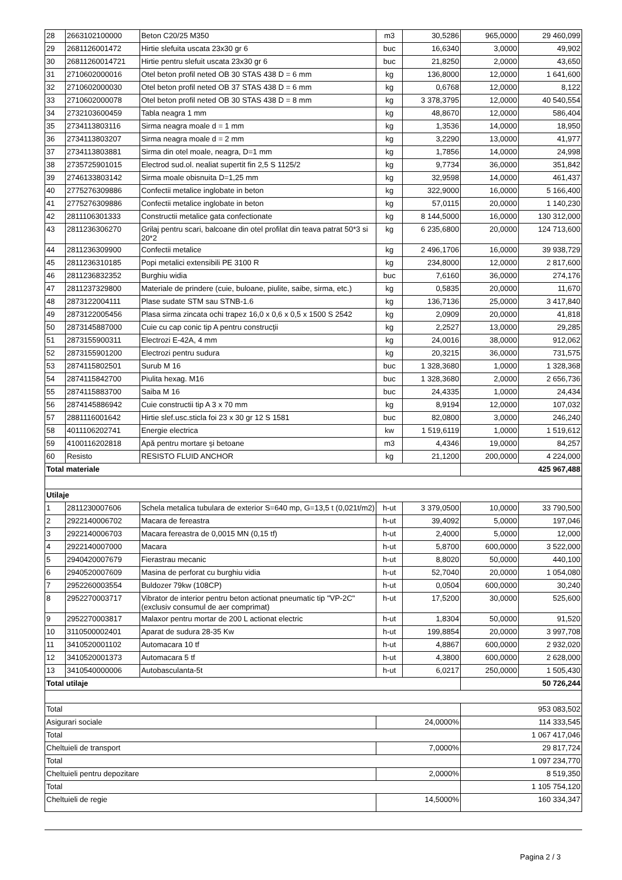| 28 | 2663102100000 | Beton C20/25 M350 | m3 | 30,5286 | 965,0000 | 29 460,099 |
| 29 | 2681126001472 | Hirtie slefuita uscata 23x30 gr 6 | buc | 16,6340 | 3,0000 | 49,902 |
| 30 | 26811260014721 | Hirtie pentru slefuit uscata 23x30 gr 6 | buc | 21,8250 | 2,0000 | 43,650 |
| 31 | 2710602000016 | Otel beton profil neted OB 30 STAS 438 D = 6 mm | kg | 136,8000 | 12,0000 | 1 641,600 |
| 32 | 2710602000030 | Otel beton profil neted OB 37 STAS 438 D = 6 mm | kg | 0,6768 | 12,0000 | 8,122 |
| 33 | 2710602000078 | Otel beton profil neted OB 30 STAS 438 D = 8 mm | kg | 3 378,3795 | 12,0000 | 40 540,554 |
| 34 | 2732103600459 | Tabla neagra 1 mm | kg | 48,8670 | 12,0000 | 586,404 |
| 35 | 2734113803116 | Sirma neagra moale d = 1 mm | kg | 1,3536 | 14,0000 | 18,950 |
| 36 | 2734113803207 | Sirma neagra moale d = 2 mm | kg | 3,2290 | 13,0000 | 41,977 |
| 37 | 2734113803881 | Sirma din otel moale, neagra, D=1 mm | kg | 1,7856 | 14,0000 | 24,998 |
| 38 | 2735725901015 | Electrod sud.ol. nealiat supertit fin 2,5 S 1125/2 | kg | 9,7734 | 36,0000 | 351,842 |
| 39 | 2746133803142 | Sirma moale obisnuita D=1,25 mm | kg | 32,9598 | 14,0000 | 461,437 |
| 40 | 2775276309886 | Confectii metalice inglobate in beton | kg | 322,9000 | 16,0000 | 5 166,400 |
| 41 | 2775276309886 | Confectii metalice inglobate in beton | kg | 57,0115 | 20,0000 | 1 140,230 |
| 42 | 2811106301333 | Constructii metalice gata confectionate | kg | 8 144,5000 | 16,0000 | 130 312,000 |
| 43 | 2811236306270 | Grilaj pentru scari, balcoane din otel profilat din teava patrat 50*3 si 20*2 | kg | 6 235,6800 | 20,0000 | 124 713,600 |
| 44 | 2811236309900 | Confectii metalice | kg | 2 496,1706 | 16,0000 | 39 938,729 |
| 45 | 2811236310185 | Popi metalici extensibili PE 3100 R | kg | 234,8000 | 12,0000 | 2 817,600 |
| 46 | 2811236832352 | Burghiu widia | buc | 7,6160 | 36,0000 | 274,176 |
| 47 | 2811237329800 | Materiale de prindere (cuie, buloane, piulite, saibe, sirma, etc.) | kg | 0,5835 | 20,0000 | 11,670 |
| 48 | 2873122004111 | Plase sudate STM sau STNB-1.6 | kg | 136,7136 | 25,0000 | 3 417,840 |
| 49 | 2873122005456 | Plasa sirma zincata ochi trapez 16,0 x 0,6 x 0,5 x 1500 S 2542 | kg | 2,0909 | 20,0000 | 41,818 |
| 50 | 2873145887000 | Cuie cu cap conic tip A pentru construcţii | kg | 2,2527 | 13,0000 | 29,285 |
| 51 | 2873155900311 | Electrozi E-42A, 4 mm | kg | 24,0016 | 38,0000 | 912,062 |
| 52 | 2873155901200 | Electrozi pentru sudura | kg | 20,3215 | 36,0000 | 731,575 |
| 53 | 2874115802501 | Surub M 16 | buc | 1 328,3680 | 1,0000 | 1 328,368 |
| 54 | 2874115842700 | Piulita hexag. M16 | buc | 1 328,3680 | 2,0000 | 2 656,736 |
| 55 | 2874115883700 | Saiba M 16 | buc | 24,4335 | 1,0000 | 24,434 |
| 56 | 2874145886942 | Cuie constructii tip A 3 x 70 mm | kg | 8,9194 | 12,0000 | 107,032 |
| 57 | 2881116001642 | Hirtie slef.usc.sticla foi 23 x 30 gr 12 S 1581 | buc | 82,0800 | 3,0000 | 246,240 |
| 58 | 4011106202741 | Energie electrica | kw | 1 519,6119 | 1,0000 | 1 519,612 |
| 59 | 4100116202818 | Apă pentru mortare şi betoane | m3 | 4,4346 | 19,0000 | 84,257 |
| 60 | Resisto | RESISTO FLUID ANCHOR | kg | 21,1200 | 200,0000 | 4 224,000 |
| Total materiale | | | | | 425 967,488 | |
| Utilaje | | | | | | |
| 1 | 2811230007606 | Schela metalica tubulara de exterior S=640 mp, G=13,5 t (0,021t/m2) | h-ut | 3 379,0500 | 10,0000 | 33 790,500 |
| 2 | 2922140006702 | Macara de fereastra | h-ut | 39,4092 | 5,0000 | 197,046 |
| 3 | 2922140006703 | Macara fereastra de 0,0015 MN (0,15 tf) | h-ut | 2,4000 | 5,0000 | 12,000 |
| 4 | 2922140007000 | Macara | h-ut | 5,8700 | 600,0000 | 3 522,000 |
| 5 | 2940420007679 | Fierastrau mecanic | h-ut | 8,8020 | 50,0000 | 440,100 |
| 6 | 2940520007609 | Masina de perforat cu burghiu vidia | h-ut | 52,7040 | 20,0000 | 1 054,080 |
| 7 | 2952260003554 | Buldozer 79kw (108CP) | h-ut | 0,0504 | 600,0000 | 30,240 |
| 8 | 2952270003717 | Vibrator de interior pentru beton actionat pneumatic tip "VP-2C" (exclusiv consumul de aer comprimat) | h-ut | 17,5200 | 30,0000 | 525,600 |
| 9 | 2952270003817 | Malaxor pentru mortar de 200 L actionat electric | h-ut | 1,8304 | 50,0000 | 91,520 |
| 10 | 3110500002401 | Aparat de sudura 28-35 Kw | h-ut | 199,8854 | 20,0000 | 3 997,708 |
| 11 | 3410520001102 | Automacara 10 tf | h-ut | 4,8867 | 600,0000 | 2 932,020 |
| 12 | 3410520001373 | Automacara 5 tf | h-ut | 4,3800 | 600,0000 | 2 628,000 |
| 13 | 3410540000006 | Autobasculanta-5t | h-ut | 6,0217 | 250,0000 | 1 505,430 |
| Total utilaje | | | | | 50 726,244 | |
| Total | | | | | 953 083,502 | |
| Asigurari sociale | | | 24,0000% | | 114 333,545 | |
| Total | | | | | 1 067 417,046 | |
| Cheltuieli de transport | | | 7,0000% | | 29 817,724 | |
| Total | | | | | 1 097 234,770 | |
| Cheltuieli pentru depozitare | | | 2,0000% | | 8 519,350 | |
| Total | | | | | 1 105 754,120 | |
| Cheltuieli de regie | | | 14,5000% | | 160 334,347 | |
Pagina 2 / 3